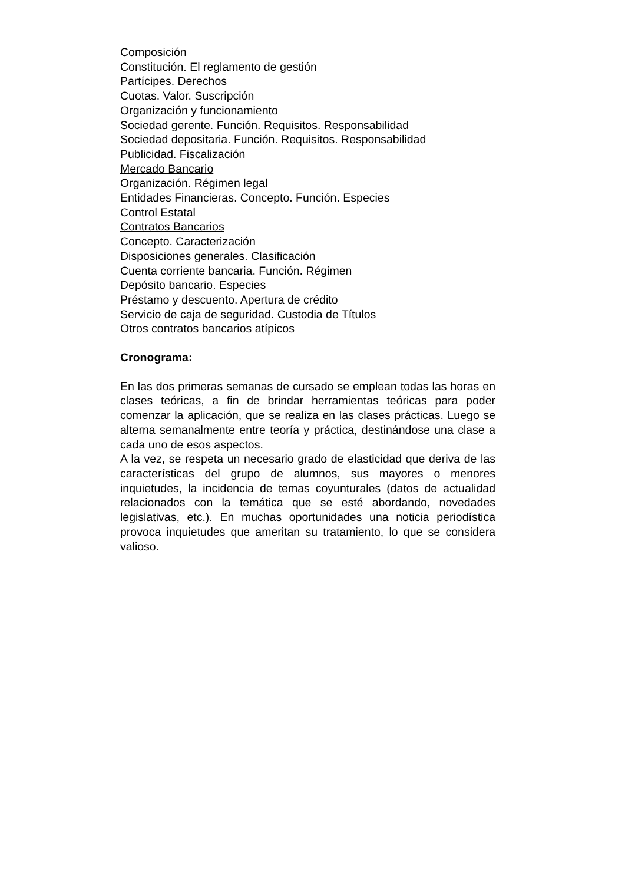Composición
Constitución. El reglamento de gestión
Partícipes. Derechos
Cuotas. Valor. Suscripción
Organización y funcionamiento
Sociedad gerente. Función. Requisitos. Responsabilidad
Sociedad depositaria. Función. Requisitos. Responsabilidad
Publicidad. Fiscalización
Mercado Bancario
Organización. Régimen legal
Entidades Financieras. Concepto. Función. Especies
Control Estatal
Contratos Bancarios
Concepto. Caracterización
Disposiciones generales. Clasificación
Cuenta corriente bancaria. Función. Régimen
Depósito bancario. Especies
Préstamo y descuento. Apertura de crédito
Servicio de caja de seguridad. Custodia de Títulos
Otros contratos bancarios atípicos
Cronograma:
En las dos primeras semanas de cursado se emplean todas las horas en clases teóricas, a fin de brindar herramientas teóricas para poder comenzar la aplicación, que se realiza en las clases prácticas. Luego se alterna semanalmente entre teoría y práctica, destinándose una clase a cada uno de esos aspectos.
A la vez, se respeta un necesario grado de elasticidad que deriva de las características del grupo de alumnos, sus mayores o menores inquietudes, la incidencia de temas coyunturales (datos de actualidad relacionados con la temática que se esté abordando, novedades legislativas, etc.). En muchas oportunidades una noticia periodística provoca inquietudes que ameritan su tratamiento, lo que se considera valioso.